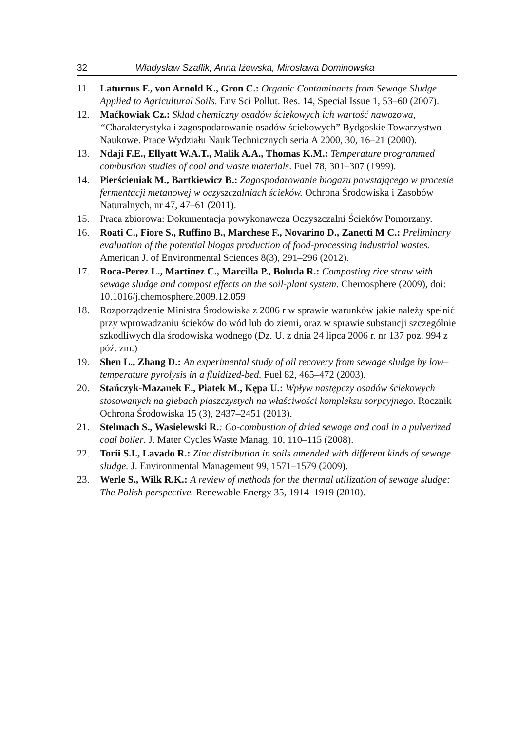32 Władysław Szaflik, Anna Iżewska, Mirosława Dominowska
11. Laturnus F., von Arnold K., Gron C.: Organic Contaminants from Sewage Sludge Applied to Agricultural Soils. Env Sci Pollut. Res. 14, Special Issue 1, 53–60 (2007).
12. Maćkowiak Cz.: Skład chemiczny osadów ściekowych ich wartość nawozowa, “Charakterystyka i zagospodarowanie osadów ściekowych” Bydgoskie Towarzystwo Naukowe. Prace Wydziału Nauk Technicznych seria A 2000, 30, 16–21 (2000).
13. Ndaji F.E., Ellyatt W.A.T., Malik A.A., Thomas K.M.: Temperature programmed combustion studies of coal and waste materials. Fuel 78, 301–307 (1999).
14. Pierścieniak M., Bartkiewicz B.: Zagospodarowanie biogazu powstającego w procesie fermentacji metanowej w oczyszczalniach ścieków. Ochrona Środowiska i Zasobów Naturalnych, nr 47, 47–61 (2011).
15. Praca zbiorowa: Dokumentacja powykonawcza Oczyszczalni Ścieków Pomorzany.
16. Roati C., Fiore S., Ruffino B., Marchese F., Novarino D., Zanetti M C.: Preliminary evaluation of the potential biogas production of food-processing industrial wastes. American J. of Environmental Sciences 8(3), 291–296 (2012).
17. Roca-Perez L., Martinez C., Marcilla P., Boluda R.: Composting rice straw with sewage sludge and compost effects on the soil-plant system. Chemosphere (2009), doi: 10.1016/j.chemosphere.2009.12.059
18. Rozporządzenie Ministra Środowiska z 2006 r w sprawie warunków jakie należy spełnić przy wprowadzaniu ścieków do wód lub do ziemi, oraz w sprawie substancji szczególnie szkodliwych dla środowiska wodnego (Dz. U. z dnia 24 lipca 2006 r. nr 137 poz. 994 z póź. zm.)
19. Shen L., Zhang D.: An experimental study of oil recovery from sewage sludge by low–temperature pyrolysis in a fluidized-bed. Fuel 82, 465–472 (2003).
20. Stańczyk-Mazanek E., Piatek M., Kępa U.: Wpływ następczy osadów ściekowych stosowanych na glebach piaszczystych na właściwości kompleksu sorpcyjnego. Rocznik Ochrona Środowiska 15 (3), 2437–2451 (2013).
21. Stelmach S., Wasielewski R.: Co-combustion of dried sewage and coal in a pulverized coal boiler. J. Mater Cycles Waste Manag. 10, 110–115 (2008).
22. Torii S.I., Lavado R.: Zinc distribution in soils amended with different kinds of sewage sludge. J. Environmental Management 99, 1571–1579 (2009).
23. Werle S., Wilk R.K.: A review of methods for the thermal utilization of sewage sludge: The Polish perspective. Renewable Energy 35, 1914–1919 (2010).